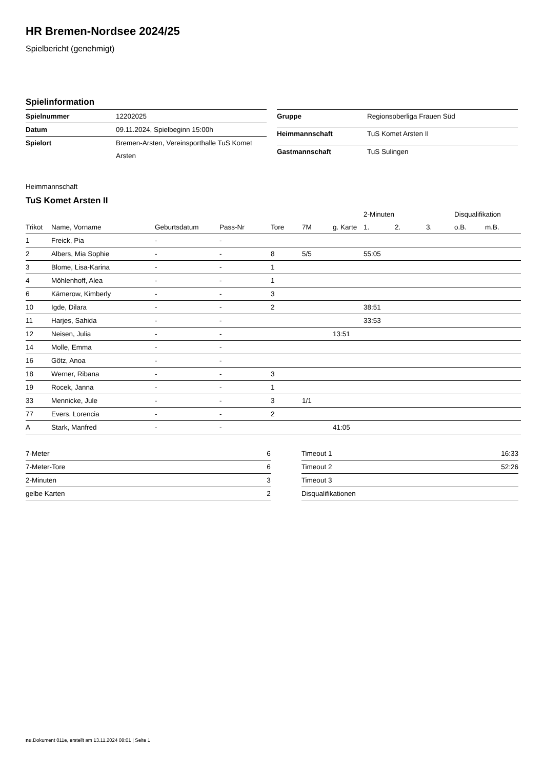HR Bremen-Nordsee 2024/25
Spielbericht (genehmigt)
Spielinformation
| Spielnummer | 12202025 |
| Datum | 09.11.2024, Spielbeginn 15:00h |
| Spielort | Bremen-Arsten, Vereinsporthalle TuS Komet Arsten |
| Gruppe | Regionsoberliga Frauen Süd |
| Heimmannschaft | TuS Komet Arsten II |
| Gastmannschaft | TuS Sulingen |
Heimmannschaft
TuS Komet Arsten II
| | | | | | | | 2-Minuten | | | Disqualifikation | |
| --- | --- | --- | --- | --- | --- | --- | --- | --- | --- | --- | --- |
| Trikot | Name, Vorname | Geburtsdatum | Pass-Nr | Tore | 7M | g. Karte | 1. | 2. | 3. | o.B. | m.B. |
| 1 | Freick, Pia | - | - | | | | | | | | |
| 2 | Albers, Mia Sophie | - | - | 8 | 5/5 | | 55:05 | | | | |
| 3 | Blome, Lisa-Karina | - | - | 1 | | | | | | | |
| 4 | Möhlenhoff, Alea | - | - | 1 | | | | | | | |
| 6 | Kämerow, Kimberly | - | - | 3 | | | | | | | |
| 10 | Igde, Dilara | - | - | 2 | | | 38:51 | | | | |
| 11 | Harjes, Sahida | - | - | | | | 33:53 | | | | |
| 12 | Neisen, Julia | - | - | | | 13:51 | | | | | |
| 14 | Molle, Emma | - | - | | | | | | | | |
| 16 | Götz, Anoa | - | - | | | | | | | | |
| 18 | Werner, Ribana | - | - | 3 | | | | | | | |
| 19 | Rocek, Janna | - | - | 1 | | | | | | | |
| 33 | Mennicke, Jule | - | - | 3 | 1/1 | | | | | | |
| 77 | Evers, Lorencia | - | - | 2 | | | | | | | |
| A | Stark, Manfred | - | - | | | 41:05 | | | | | |
| 7-Meter | 6 |
| 7-Meter-Tore | 6 |
| 2-Minuten | 3 |
| gelbe Karten | 2 |
| Timeout 1 | 16:33 |
| Timeout 2 | 52:26 |
| Timeout 3 | |
| Disqualifikationen | |
nu.Dokument 011e, erstellt am 13.11.2024 08:01 | Seite 1